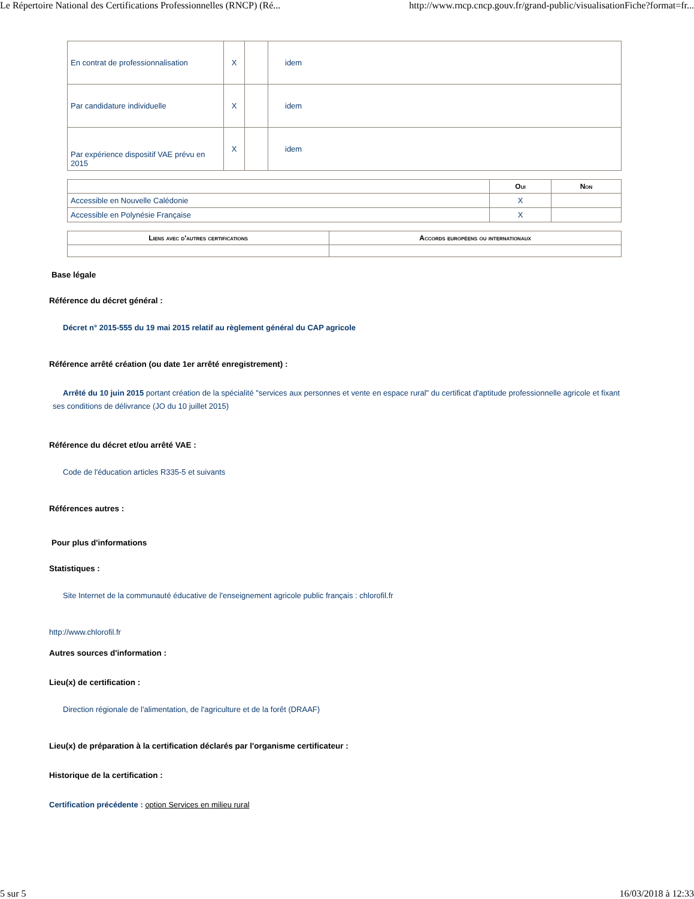Le Répertoire National des Certifications Professionnelles (RNCP) (Ré... http://www.rncp.cncp.gouv.fr/grand-public/visualisationFiche?format=fr...
| En contrat de professionnalisation | X | | idem |
| Par candidature individuelle | X | | idem |
| Par expérience dispositif VAE prévu en 2015 | X | | idem |
| | Oui | Non |
| --- | --- | --- |
| Accessible en Nouvelle Calédonie | X | |
| Accessible en Polynésie Française | X | |
| Liens avec d'autres certifications | Accords européens ou internationaux |
| --- | --- |
Base légale
Référence du décret général :
Décret n° 2015-555 du 19 mai 2015 relatif au règlement général du CAP agricole
Référence arrêté création (ou date 1er arrêté enregistrement) :
Arrêté du 10 juin 2015 portant création de la spécialité "services aux personnes et vente en espace rural" du certificat d'aptitude professionnelle agricole et fixant ses conditions de délivrance (JO du 10 juillet 2015)
Référence du décret et/ou arrêté VAE :
Code de l'éducation articles R335-5 et suivants
Références autres :
Pour plus d'informations
Statistiques :
Site Internet de la communauté éducative de l'enseignement agricole public français : chlorofil.fr
http://www.chlorofil.fr
Autres sources d'information :
Lieu(x) de certification :
Direction régionale de l'alimentation, de l'agriculture et de la forêt (DRAAF)
Lieu(x) de préparation à la certification déclarés par l'organisme certificateur :
Historique de la certification :
Certification précédente : option Services en milieu rural
5 sur 5 16/03/2018 à 12:33